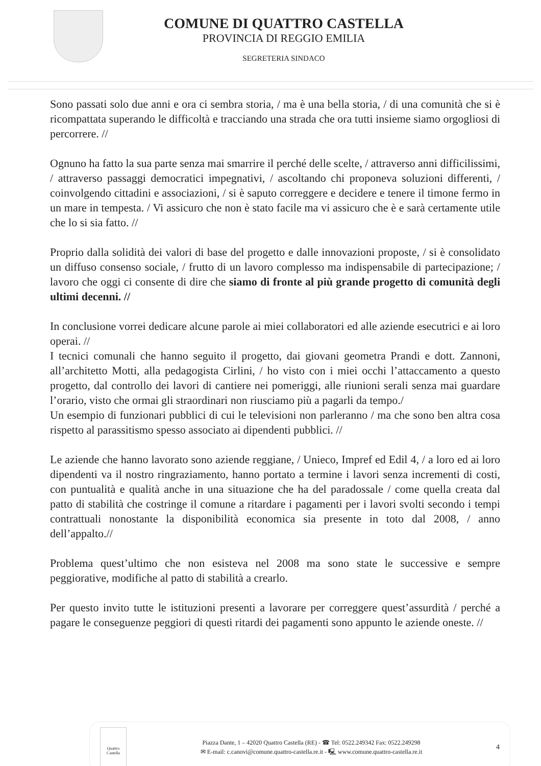COMUNE DI QUATTRO CASTELLA
PROVINCIA DI REGGIO EMILIA
SEGRETERIA SINDACO
Sono passati solo due anni e ora ci sembra storia, / ma è una bella storia, / di una comunità che si è ricompattata superando le difficoltà e tracciando una strada che ora tutti insieme siamo orgogliosi di percorrere. //
Ognuno ha fatto la sua parte senza mai smarrire il perché delle scelte, / attraverso anni difficilissimi, / attraverso passaggi democratici impegnativi, / ascoltando chi proponeva soluzioni differenti, / coinvolgendo cittadini e associazioni, / si è saputo correggere e decidere e tenere il timone fermo in un mare in tempesta. / Vi assicuro che non è stato facile ma vi assicuro che è e sarà certamente utile che lo si sia fatto. //
Proprio dalla solidità dei valori di base del progetto e dalle innovazioni proposte, / si è consolidato un diffuso consenso sociale, / frutto di un lavoro complesso ma indispensabile di partecipazione; / lavoro che oggi ci consente di dire che siamo di fronte al più grande progetto di comunità degli ultimi decenni. //
In conclusione vorrei dedicare alcune parole ai miei collaboratori ed alle aziende esecutrici e ai loro operai. //
I tecnici comunali che hanno seguito il progetto, dai giovani geometra Prandi e dott. Zannoni, all’architetto Motti, alla pedagogista Cirlini, / ho visto con i miei occhi l’attaccamento a questo progetto, dal controllo dei lavori di cantiere nei pomeriggi, alle riunioni serali senza mai guardare l’orario, visto che ormai gli straordinari non riusciamo più a pagarli da tempo./
Un esempio di funzionari pubblici di cui le televisioni non parleranno / ma che sono ben altra cosa rispetto al parassitismo spesso associato ai dipendenti pubblici. //
Le aziende che hanno lavorato sono aziende reggiane, / Unieco, Impref ed Edil 4, / a loro ed ai loro dipendenti va il nostro ringraziamento, hanno portato a termine i lavori senza incrementi di costi, con puntualità e qualità anche in una situazione che ha del paradossale / come quella creata dal patto di stabilità che costringe il comune a ritardare i pagamenti per i lavori svolti secondo i tempi contrattuali nonostante la disponibilità economica sia presente in toto dal 2008, / anno dell’appalto.//
Problema quest’ultimo che non esisteva nel 2008 ma sono state le successive e sempre peggiorative, modifiche al patto di stabilità a crearlo.
Per questo invito tutte le istituzioni presenti a lavorare per correggere quest’assurdità / perché a pagare le conseguenze peggiori di questi ritardi dei pagamenti sono appunto le aziende oneste. //
Quattro Castella
Piazza Dante, 1 – 42020 Quattro Castella (RE) - ☎ Tel: 0522.249342 Fax: 0522.249298
✉ E-mail: c.canovi@comune.quattro-castella.re.it - 🖳 www.comune.quattro-castella.re.it
4